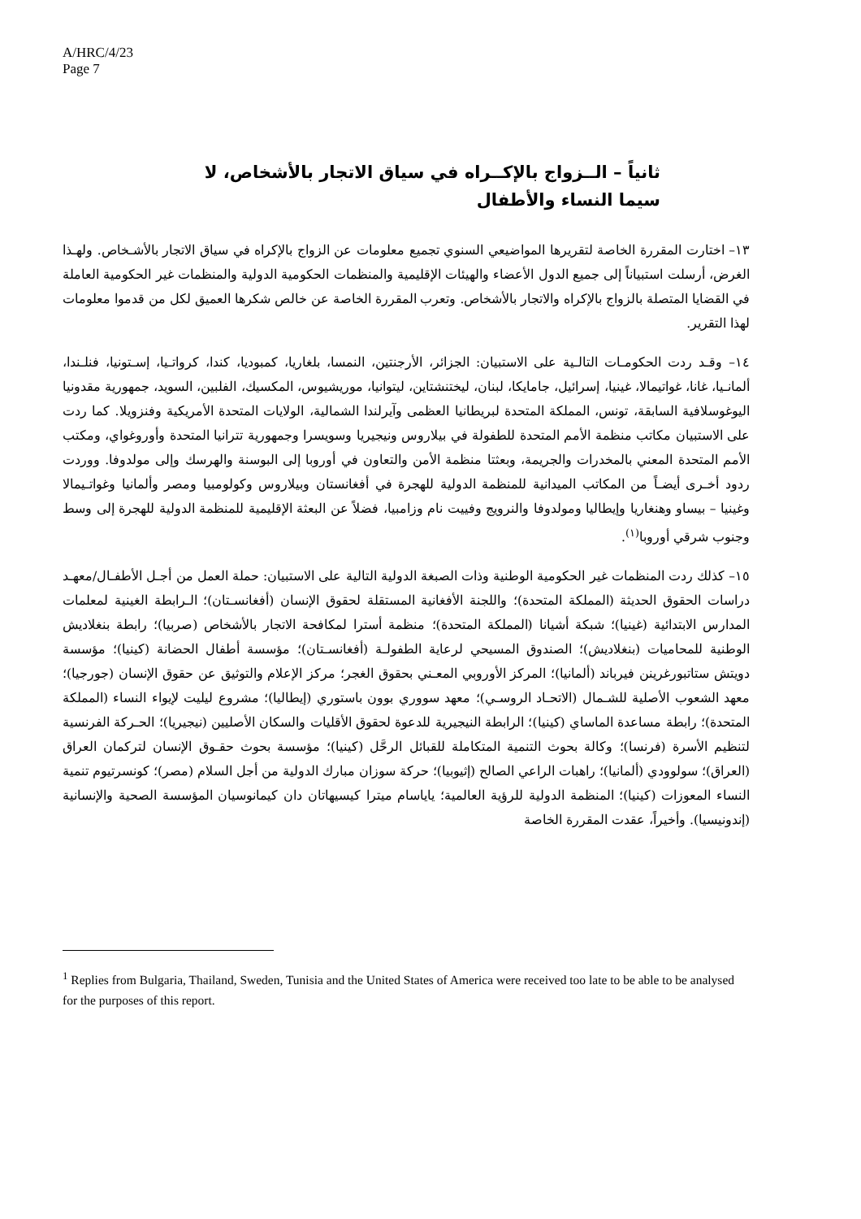A/HRC/4/23
Page 7
ثانياً – الــزواج بالإكــراه في سياق الاتجار بالأشخاص، لا سيما النساء والأطفال
١٣– اختارت المقررة الخاصة لتقريرها المواضيعي السنوي تجميع معلومات عن الزواج بالإكراه في سياق الاتجار بالأشـخاص. ولهـذا الغرض، أرسلت استبياناً إلى جميع الدول الأعضاء والهيئات الإقليمية والمنظمات الحكومية الدولية والمنظمات غير الحكومية العاملة في القضايا المتصلة بالزواج بالإكراه والاتجار بالأشخاص. وتعرب المقررة الخاصة عن خالص شكرها العميق لكل من قدموا معلومات لهذا التقرير.
١٤– وقـد ردت الحكومـات التالـية على الاستبيان: الجزائر، الأرجنتين، النمسا، بلغاريا، كمبوديا، كندا، كرواتـيا، إسـتونيا، فنلـندا، ألمانـيا، غانا، غواتيمالا، غينيا، إسرائيل، جامايكا، لبنان، ليختنشتاين، ليتوانيا، موريشيوس، المكسيك، الفلبين، السويد، جمهورية مقدونيا اليوغوسلافية السابقة، تونس، المملكة المتحدة لبريطانيا العظمى وآيرلندا الشمالية، الولايات المتحدة الأمريكية وفنزويلا. كما ردت على الاستبيان مكاتب منظمة الأمم المتحدة للطفولة في بيلاروس ونيجيريا وسويسرا وجمهورية تترانيا المتحدة وأوروغواي، ومكتب الأمم المتحدة المعني بالمخدرات والجريمة، وبعثتا منظمة الأمن والتعاون في أوروبا إلى البوسنة والهرسك وإلى مولدوفا. ووردت ردود أخـرى أيضـاً من المكاتب الميدانية للمنظمة الدولية للهجرة في أفغانستان وبيلاروس وكولومبيا ومصر وألمانيا وغواتـيمالا وغينيا – بيساو وهنغاريا وإيطاليا ومولدوفا والنرويج وفييت نام وزامبيا، فضلاً عن البعثة الإقليمية للمنظمة الدولية للهجرة إلى وسط وجنوب شرقي أوروبا<sup>(١)</sup>.
١٥– كذلك ردت المنظمات غير الحكومية الوطنية وذات الصبغة الدولية التالية على الاستبيان: حملة العمل من أجـل الأطفـال/معهـد دراسات الحقوق الحديثة (المملكة المتحدة)؛ واللجنة الأفغانية المستقلة لحقوق الإنسان (أفغانسـتان)؛ الـرابطة الغينية لمعلمات المدارس الابتدائية (غينيا)؛ شبكة أشيانا (المملكة المتحدة)؛ منظمة أسترا لمكافحة الاتجار بالأشخاص (صربيا)؛ رابطة بنغلاديش الوطنية للمحاميات (بنغلاديش)؛ الصندوق المسيحي لرعاية الطفولـة (أفغانسـتان)؛ مؤسسة أطفال الحضانة (كينيا)؛ مؤسسة دويتش ستاتبورغرينن فيرباند (ألمانيا)؛ المركز الأوروبي المعـني بحقوق الغجر؛ مركز الإعلام والتوثيق عن حقوق الإنسان (جورجيا)؛ معهد الشعوب الأصلية للشـمال (الاتحـاد الروسـي)؛ معهد سووري بوون باستوري (إيطاليا)؛ مشروع ليليت لإيواء النساء (المملكة المتحدة)؛ رابطة مساعدة الماساي (كينيا)؛ الرابطة النيجيرية للدعوة لحقوق الأقليات والسكان الأصليين (نيجيريا)؛ الحـركة الفرنسية لتنظيم الأسرة (فرنسا)؛ وكالة بحوث التنمية المتكاملة للقبائل الرحَّل (كينيا)؛ مؤسسة بحوث حقـوق الإنسان لتركمان العراق (العراق)؛ سولوودي (ألمانيا)؛ راهبات الراعي الصالح (إثيوبيا)؛ حركة سوزان مبارك الدولية من أجل السلام (مصر)؛ كونسرتيوم تنمية النساء المعوزات (كينيا)؛ المنظمة الدولية للرؤية العالمية؛ ياياسام ميترا كيسيهاتان دان كيمانوسيان المؤسسة الصحية والإنسانية (إندونيسيا). وأخيراً، عقدت المقررة الخاصة
<sup>1</sup> Replies from Bulgaria, Thailand, Sweden, Tunisia and the United States of America were received too late to be able to be analysed for the purposes of this report.